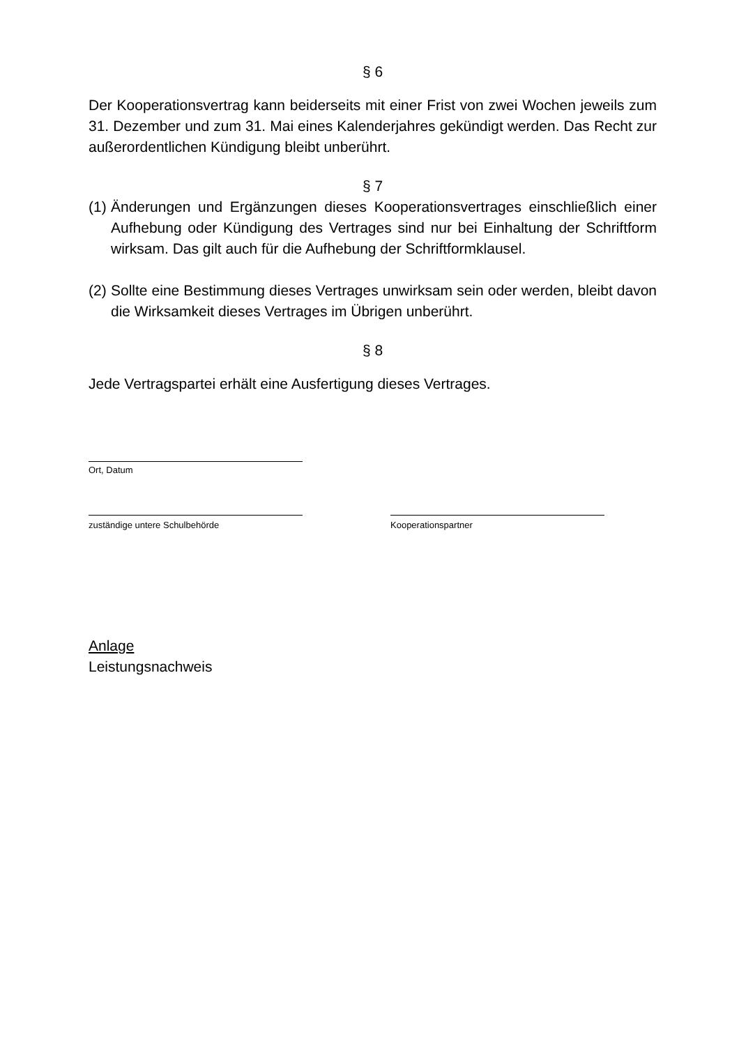§ 6
Der Kooperationsvertrag kann beiderseits mit einer Frist von zwei Wochen jeweils zum 31. Dezember und zum 31. Mai eines Kalenderjahres gekündigt werden. Das Recht zur außerordentlichen Kündigung bleibt unberührt.
§ 7
(1)
Änderungen und Ergänzungen dieses Kooperationsvertrages einschließlich einer Aufhebung oder Kündigung des Vertrages sind nur bei Einhaltung der Schriftform wirksam. Das gilt auch für die Aufhebung der Schriftformklausel.
(2)
Sollte eine Bestimmung dieses Vertrages unwirksam sein oder werden, bleibt davon die Wirksamkeit dieses Vertrages im Übrigen unberührt.
§ 8
Jede Vertragspartei erhält eine Ausfertigung dieses Vertrages.
Ort, Datum
zuständige untere Schulbehörde Kooperationspartner
Anlage
Leistungsnachweis